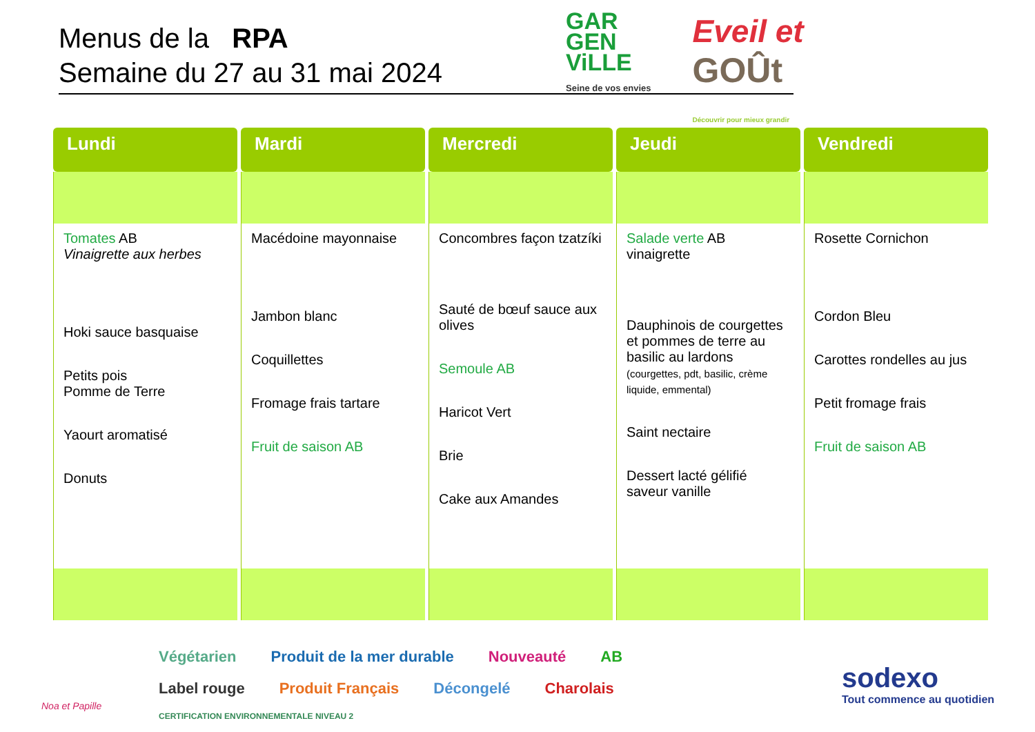Menus de la RPA
Semaine du 27 au 31 mai 2024
GAR
GEN
ViLLE
Seine de vos envies
Eveil et
GOÛt
Découvrir pour mieux grandir
| Lundi | Mardi | Mercredi | Jeudi | Vendredi |
| --- | --- | --- | --- | --- |
| Tomates AB Vinaigrette aux herbes Hoki sauce basquaise Petits pois Pomme de Terre Yaourt aromatisé Donuts | Macédoine mayonnaise Jambon blanc Coquillettes Fromage frais tartare Fruit de saison AB | Concombres façon tzatzíki Sauté de bœuf sauce aux olives Semoule AB Haricot Vert Brie Cake aux Amandes | Salade verte AB vinaigrette Dauphinois de courgettes et pommes de terre au basilic au lardons (courgettes, pdt, basilic, crème liquide, emmental) Saint nectaire Dessert lacté gélifié saveur vanille | Rosette Cornichon Cordon Bleu Carottes rondelles au jus Petit fromage frais Fruit de saison AB |
Végétarien Produit de la mer durable Nouveauté AB Label rouge Produit Français Décongelé Charolais CERTIFICATION ENVIRONNEMENTALE NIVEAU 2
Noa et Papille
sodexo
Tout commence au quotidien